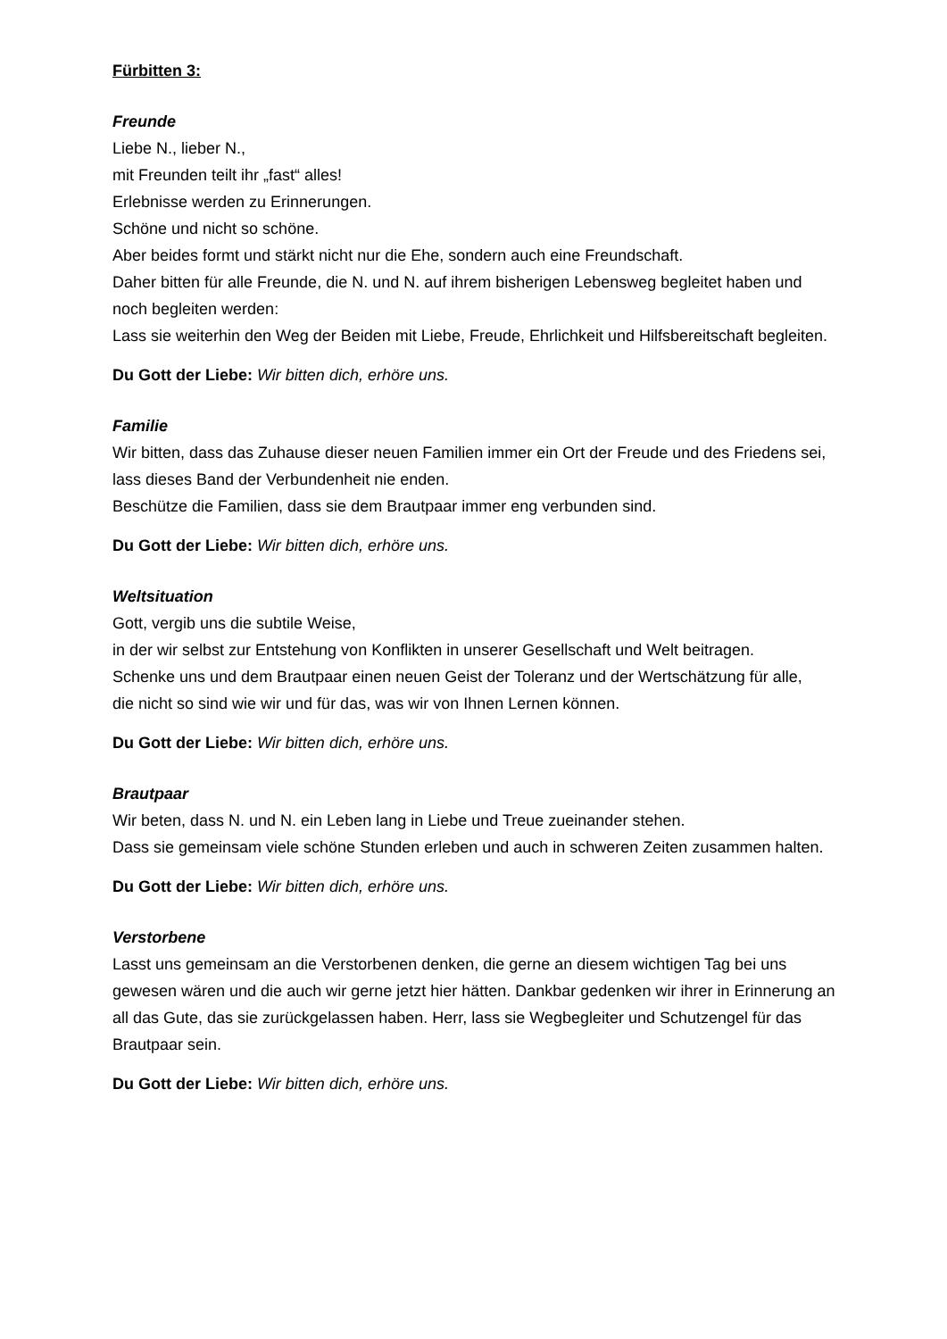Fürbitten 3:
Freunde
Liebe N., lieber N.,
mit Freunden teilt ihr „fast“ alles!
Erlebnisse werden zu Erinnerungen.
Schöne und nicht so schöne.
Aber beides formt und stärkt nicht nur die Ehe, sondern auch eine Freundschaft.
Daher bitten für alle Freunde, die N. und N. auf ihrem bisherigen Lebensweg begleitet haben und noch begleiten werden:
Lass sie weiterhin den Weg der Beiden mit Liebe, Freude, Ehrlichkeit und Hilfsbereitschaft begleiten.
Du Gott der Liebe: Wir bitten dich, erhöre uns.
Familie
Wir bitten, dass das Zuhause dieser neuen Familien immer ein Ort der Freude und des Friedens sei,
lass dieses Band der Verbundenheit nie enden.
Beschütze die Familien, dass sie dem Brautpaar immer eng verbunden sind.
Du Gott der Liebe: Wir bitten dich, erhöre uns.
Weltsituation
Gott, vergib uns die subtile Weise,
in der wir selbst zur Entstehung von Konflikten in unserer Gesellschaft und Welt beitragen.
Schenke uns und dem Brautpaar einen neuen Geist der Toleranz und der Wertschätzung für alle,
die nicht so sind wie wir und für das, was wir von Ihnen Lernen können.
Du Gott der Liebe: Wir bitten dich, erhöre uns.
Brautpaar
Wir beten, dass N. und N. ein Leben lang in Liebe und Treue zueinander stehen.
Dass sie gemeinsam viele schöne Stunden erleben und auch in schweren Zeiten zusammen halten.
Du Gott der Liebe: Wir bitten dich, erhöre uns.
Verstorbene
Lasst uns gemeinsam an die Verstorbenen denken, die gerne an diesem wichtigen Tag bei uns gewesen wären und die auch wir gerne jetzt hier hätten. Dankbar gedenken wir ihrer in Erinnerung an all das Gute, das sie zurückgelassen haben. Herr, lass sie Wegbegleiter und Schutzengel für das Brautpaar sein.
Du Gott der Liebe: Wir bitten dich, erhöre uns.